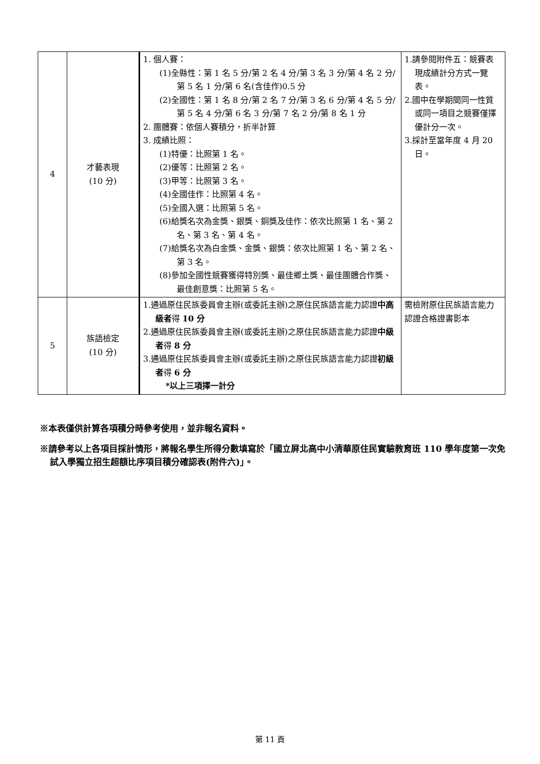| 4 | 才藝表現 (10 分) | 1. 個人賽： (1)全縣性：第 1 名 5 分/第 2 名 4 分/第 3 名 3 分/第 4 名 2 分/第 5 名 1 分/第 6 名(含佳作)0.5 分 (2)全國性：第 1 名 8 分/第 2 名 7 分/第 3 名 6 分/第 4 名 5 分/第 5 名 4 分/第 6 名 3 分/第 7 名 2 分/第 8 名 1 分 2. 團體賽：依個人賽積分，折半計算 3. 成績比照： (1)特優：比照第 1 名。 (2)優等：比照第 2 名。 (3)甲等：比照第 3 名。 (4)全國佳作：比照第 4 名。 (5)全國入選：比照第 5 名。 (6)給獎名次為金獎、銀獎、銅獎及佳作：依次比照第 1 名、第 2 名、第 3 名、第 4 名。 (7)給獎名次為白金獎、金獎、銀獎：依次比照第 1 名、第 2 名、第 3 名。 (8)參加全國性競賽獲得特別獎、最佳鄉土獎、最佳團體合作獎、最佳創意獎：比照第 5 名。 | 1.請參閱附件五：競賽表現成績計分方式一覽表。 2.國中在學期間同一性質或同一項目之競賽僅擇優計分一次。 3.採計至當年度 4 月 20 日。 |
| 5 | 族語檢定 (10 分) | 1.通過原住民族委員會主辦(或委託主辦)之原住民族語言能力認證 中高級者 得 10 分 2.通過原住民族委員會主辦(或委託主辦)之原住民族語言能力認證 中級者 得 8 分 3.通過原住民族委員會主辦(或委託主辦)之原住民族語言能力認證 初級者 得 6 分 *以上三項擇一計分 | 需檢附原住民族語言能力認證合格證書影本 |
※本表僅供計算各項積分時參考使用，並非報名資料。
※請參考以上各項目採計情形，將報名學生所得分數填寫於「國立屏北高中小清華原住民實驗教育班 110 學年度第一次免試入學獨立招生超額比序項目積分確認表(附件六)」。
第 11 頁